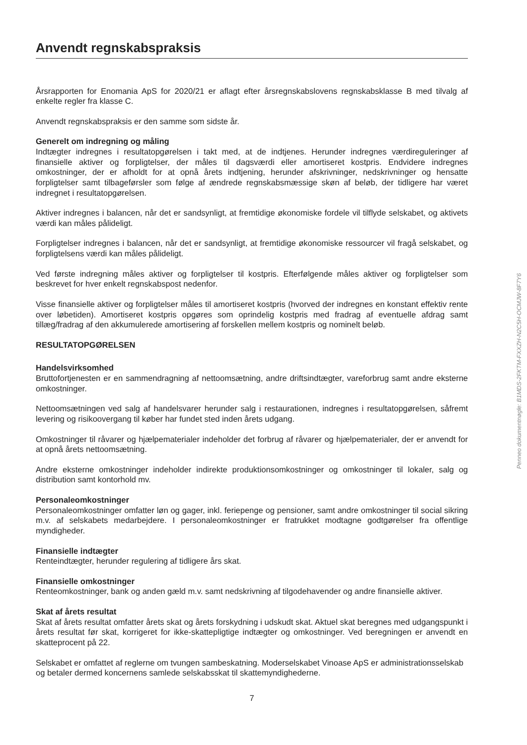Anvendt regnskabspraksis
Årsrapporten for Enomania ApS for 2020/21 er aflagt efter årsregnskabslovens regnskabsklasse B med tilvalg af enkelte regler fra klasse C.
Anvendt regnskabspraksis er den samme som sidste år.
Generelt om indregning og måling
Indtægter indregnes i resultatopgørelsen i takt med, at de indtjenes. Herunder indregnes værdireguleringer af finansielle aktiver og forpligtelser, der måles til dagsværdi eller amortiseret kostpris. Endvidere indregnes omkostninger, der er afholdt for at opnå årets indtjening, herunder afskrivninger, nedskrivninger og hensatte forpligtelser samt tilbageførsler som følge af ændrede regnskabsmæssige skøn af beløb, der tidligere har været indregnet i resultatopgørelsen.
Aktiver indregnes i balancen, når det er sandsynligt, at fremtidige økonomiske fordele vil tilflyde selskabet, og aktivets værdi kan måles pålideligt.
Forpligtelser indregnes i balancen, når det er sandsynligt, at fremtidige økonomiske ressourcer vil fragå selskabet, og forpligtelsens værdi kan måles pålideligt.
Ved første indregning måles aktiver og forpligtelser til kostpris. Efterfølgende måles aktiver og forpligtelser som beskrevet for hver enkelt regnskabspost nedenfor.
Visse finansielle aktiver og forpligtelser måles til amortiseret kostpris (hvorved der indregnes en konstant effektiv rente over løbetiden). Amortiseret kostpris opgøres som oprindelig kostpris med fradrag af eventuelle afdrag samt tillæg/fradrag af den akkumulerede amortisering af forskellen mellem kostpris og nominelt beløb.
RESULTATOPGØRELSEN
Handelsvirksomhed
Bruttofortjenesten er en sammendragning af nettoomsætning, andre driftsindtægter, vareforbrug samt andre eksterne omkostninger.
Nettoomsætningen ved salg af handelsvarer herunder salg i restaurationen, indregnes i resultatopgørelsen, såfremt levering og risikoovergang til køber har fundet sted inden årets udgang.
Omkostninger til råvarer og hjælpematerialer indeholder det forbrug af råvarer og hjælpematerialer, der er anvendt for at opnå årets nettoomsætning.
Andre eksterne omkostninger indeholder indirekte produktionsomkostninger og omkostninger til lokaler, salg og distribution samt kontorhold mv.
Personaleomkostninger
Personaleomkostninger omfatter løn og gager, inkl. feriepenge og pensioner, samt andre omkostninger til social sikring m.v. af selskabets medarbejdere. I personaleomkostninger er fratrukket modtagne godtgørelser fra offentlige myndigheder.
Finansielle indtægter
Renteindtægter, herunder regulering af tidligere års skat.
Finansielle omkostninger
Renteomkostninger, bank og anden gæld m.v. samt nedskrivning af tilgodehavender og andre finansielle aktiver.
Skat af årets resultat
Skat af årets resultat omfatter årets skat og årets forskydning i udskudt skat. Aktuel skat beregnes med udgangspunkt i årets resultat før skat, korrigeret for ikke-skattepligtige indtægter og omkostninger. Ved beregningen er anvendt en skatteprocent på 22.
Selskabet er omfattet af reglerne om tvungen sambeskatning. Moderselskabet Vinoase ApS er administrationsselskab og betaler dermed koncernens samlede selskabsskat til skattemyndighederne.
7
Penneo dokumentnøgle: B1MDS-2FKTM-FXXZH-N2C5H-OCMJW-8F7Y6